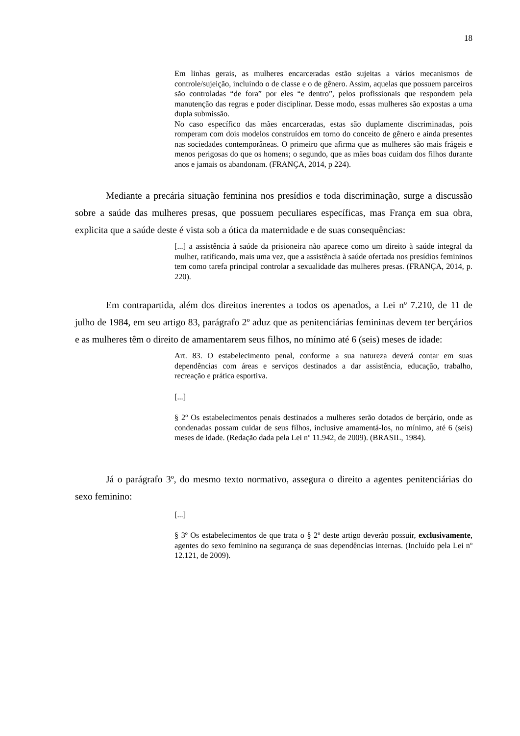18
Em linhas gerais, as mulheres encarceradas estão sujeitas a vários mecanismos de controle/sujeição, incluindo o de classe e o de gênero. Assim, aquelas que possuem parceiros são controladas “de fora” por eles “e dentro”, pelos profissionais que respondem pela manutenção das regras e poder disciplinar. Desse modo, essas mulheres são expostas a uma dupla submissão.
No caso específico das mães encarceradas, estas são duplamente discriminadas, pois romperam com dois modelos construídos em torno do conceito de gênero e ainda presentes nas sociedades contemporâneas. O primeiro que afirma que as mulheres são mais frágeis e menos perigosas do que os homens; o segundo, que as mães boas cuidam dos filhos durante anos e jamais os abandonam. (FRANÇA, 2014, p 224).
Mediante a precária situação feminina nos presídios e toda discriminação, surge a discussão sobre a saúde das mulheres presas, que possuem peculiares específicas, mas França em sua obra, explicita que a saúde deste é vista sob a ótica da maternidade e de suas consequências:
[...] a assistência à saúde da prisioneira não aparece como um direito à saúde integral da mulher, ratificando, mais uma vez, que a assistência à saúde ofertada nos presídios femininos tem como tarefa principal controlar a sexualidade das mulheres presas. (FRANÇA, 2014, p. 220).
Em contrapartida, além dos direitos inerentes a todos os apenados, a Lei nº 7.210, de 11 de julho de 1984, em seu artigo 83, parágrafo 2º aduz que as penitenciárias femininas devem ter berçários e as mulheres têm o direito de amamentarem seus filhos, no mínimo até 6 (seis) meses de idade:
Art. 83. O estabelecimento penal, conforme a sua natureza deverá contar em suas dependências com áreas e serviços destinados a dar assistência, educação, trabalho, recreação e prática esportiva.
[...]
§ 2º Os estabelecimentos penais destinados a mulheres serão dotados de berçário, onde as condenadas possam cuidar de seus filhos, inclusive amamentá-los, no mínimo, até 6 (seis) meses de idade. (Redação dada pela Lei nº 11.942, de 2009). (BRASIL, 1984).
Já o parágrafo 3º, do mesmo texto normativo, assegura o direito a agentes penitenciárias do sexo feminino:
[...]
§ 3º Os estabelecimentos de que trata o § 2º deste artigo deverão possuir, exclusivamente, agentes do sexo feminino na segurança de suas dependências internas. (Incluído pela Lei nº 12.121, de 2009).